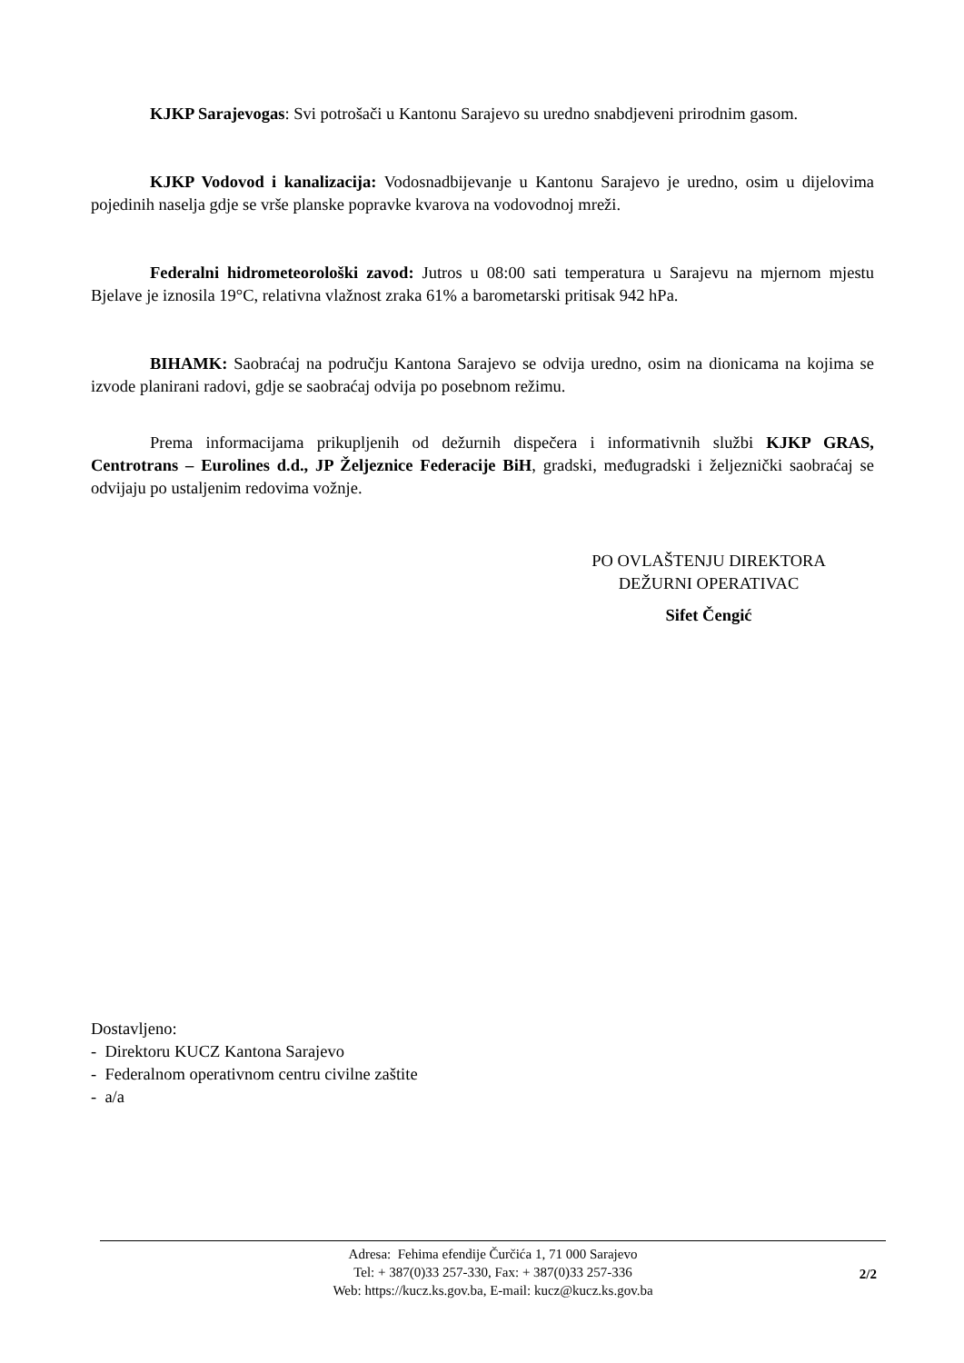KJKP Sarajevogas: Svi potrošači u Kantonu Sarajevo su uredno snabdjeveni prirodnim gasom.
KJKP Vodovod i kanalizacija: Vodosnadbijevanje u Kantonu Sarajevo je uredno, osim u dijelovima pojedinih naselja gdje se vrše planske popravke kvarova na vodovodnoj mreži.
Federalni hidrometeorološki zavod: Jutros u 08:00 sati temperatura u Sarajevu na mjernom mjestu Bjelave je iznosila 19°C, relativna vlažnost zraka 61% a barometarski pritisak 942 hPa.
BIHAMK: Saobraćaj na području Kantona Sarajevo se odvija uredno, osim na dionicama na kojima se izvode planirani radovi, gdje se saobraćaj odvija po posebnom režimu.
Prema informacijama prikupljenih od dežurnih dispečera i informativnih službi KJKP GRAS, Centrotrans – Eurolines d.d., JP Željeznice Federacije BiH, gradski, međugradski i željeznički saobraćaj se odvijaju po ustaljenim redovima vožnje.
PO OVLAŠTENJU DIREKTORA
DEŽURNI OPERATIVAC
Sifet Čengić
Dostavljeno:
- Direktoru KUCZ Kantona Sarajevo
- Federalnom operativnom centru civilne zaštite
- a/a
Adresa: Fehima efendije Čurčića 1, 71 000 Sarajevo
Tel: + 387(0)33 257-330, Fax: + 387(0)33 257-336
Web: https://kucz.ks.gov.ba, E-mail: kucz@kucz.ks.gov.ba
2/2